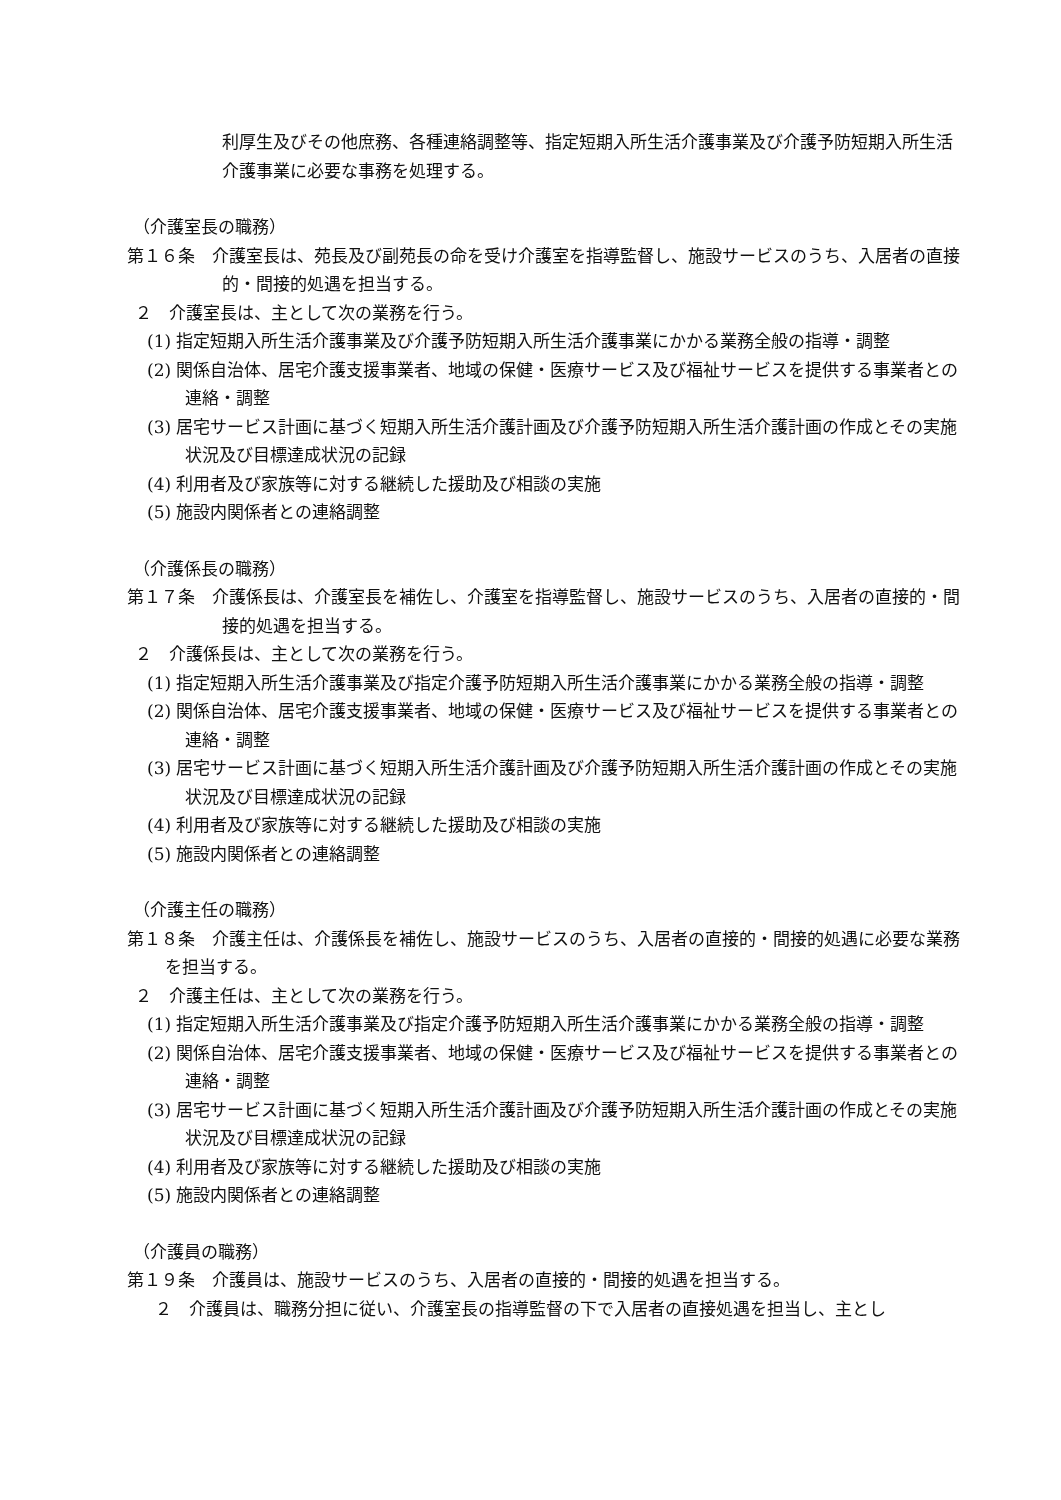利厚生及びその他庶務、各種連絡調整等、指定短期入所生活介護事業及び介護予防短期入所生活介護事業に必要な事務を処理する。
（介護室長の職務）
第１６条　介護室長は、苑長及び副苑長の命を受け介護室を指導監督し、施設サービスのうち、入居者の直接的・間接的処遇を担当する。
２　介護室長は、主として次の業務を行う。
(1) 指定短期入所生活介護事業及び介護予防短期入所生活介護事業にかかる業務全般の指導・調整
(2) 関係自治体、居宅介護支援事業者、地域の保健・医療サービス及び福祉サービスを提供する事業者との連絡・調整
(3) 居宅サービス計画に基づく短期入所生活介護計画及び介護予防短期入所生活介護計画の作成とその実施状況及び目標達成状況の記録
(4) 利用者及び家族等に対する継続した援助及び相談の実施
(5) 施設内関係者との連絡調整
（介護係長の職務）
第１７条　介護係長は、介護室長を補佐し、介護室を指導監督し、施設サービスのうち、入居者の直接的・間接的処遇を担当する。
２　介護係長は、主として次の業務を行う。
(1) 指定短期入所生活介護事業及び指定介護予防短期入所生活介護事業にかかる業務全般の指導・調整
(2) 関係自治体、居宅介護支援事業者、地域の保健・医療サービス及び福祉サービスを提供する事業者との連絡・調整
(3) 居宅サービス計画に基づく短期入所生活介護計画及び介護予防短期入所生活介護計画の作成とその実施状況及び目標達成状況の記録
(4) 利用者及び家族等に対する継続した援助及び相談の実施
(5) 施設内関係者との連絡調整
（介護主任の職務）
第１８条　介護主任は、介護係長を補佐し、施設サービスのうち、入居者の直接的・間接的処遇に必要な業務を担当する。
２　介護主任は、主として次の業務を行う。
(1) 指定短期入所生活介護事業及び指定介護予防短期入所生活介護事業にかかる業務全般の指導・調整
(2) 関係自治体、居宅介護支援事業者、地域の保健・医療サービス及び福祉サービスを提供する事業者との連絡・調整
(3) 居宅サービス計画に基づく短期入所生活介護計画及び介護予防短期入所生活介護計画の作成とその実施状況及び目標達成状況の記録
(4) 利用者及び家族等に対する継続した援助及び相談の実施
(5) 施設内関係者との連絡調整
（介護員の職務）
第１９条　介護員は、施設サービスのうち、入居者の直接的・間接的処遇を担当する。
２　介護員は、職務分担に従い、介護室長の指導監督の下で入居者の直接処遇を担当し、主とし